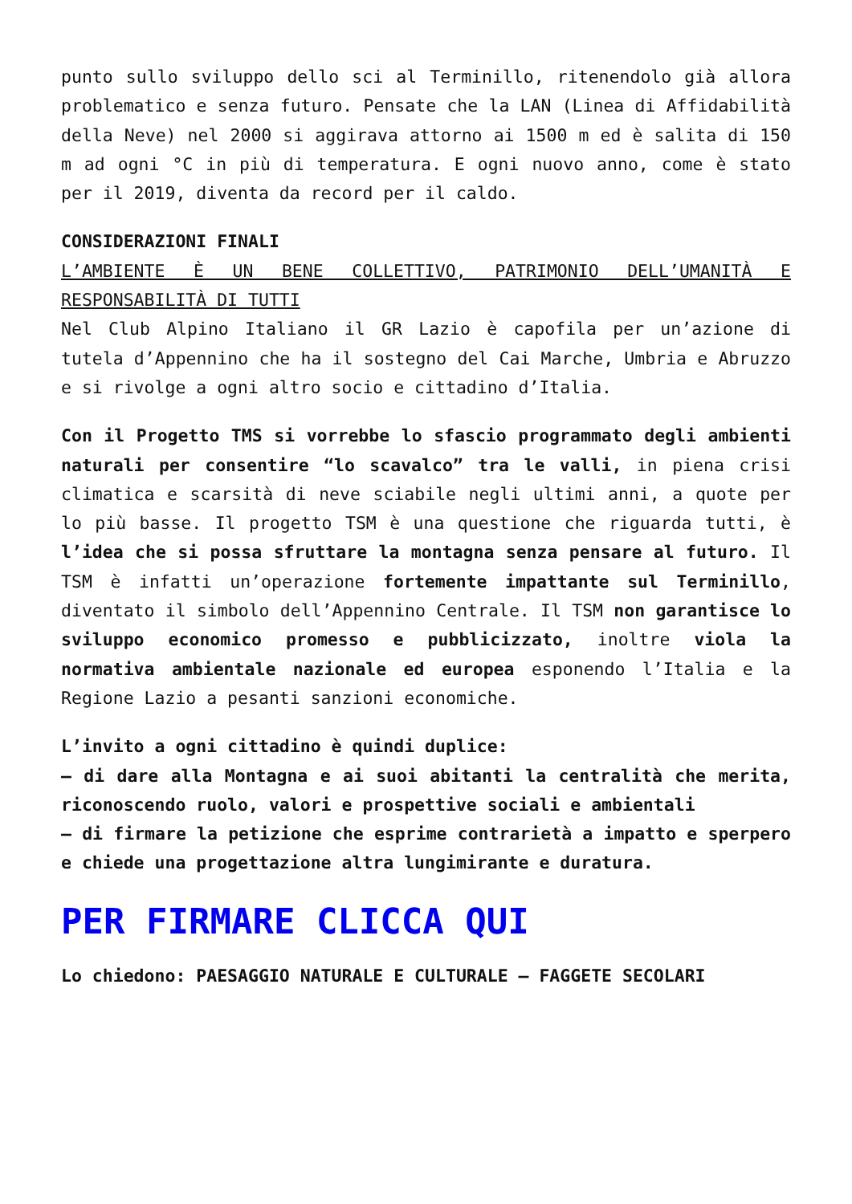punto sullo sviluppo dello sci al Terminillo, ritenendolo già allora problematico e senza futuro. Pensate che la LAN (Linea di Affidabilità della Neve) nel 2000 si aggirava attorno ai 1500 m ed è salita di 150 m ad ogni °C in più di temperatura. E ogni nuovo anno, come è stato per il 2019, diventa da record per il caldo.
CONSIDERAZIONI FINALI
L’AMBIENTE È UN BENE COLLETTIVO, PATRIMONIO DELL’UMANITÀ E RESPONSABILITÀ DI TUTTI
Nel Club Alpino Italiano il GR Lazio è capofila per un’azione di tutela d’Appennino che ha il sostegno del Cai Marche, Umbria e Abruzzo e si rivolge a ogni altro socio e cittadino d’Italia.
Con il Progetto TMS si vorrebbe lo sfascio programmato degli ambienti naturali per consentire “lo scavalco” tra le valli, in piena crisi climatica e scarsità di neve sciabile negli ultimi anni, a quote per lo più basse. Il progetto TSM è una questione che riguarda tutti, è l’idea che si possa sfruttare la montagna senza pensare al futuro. Il TSM è infatti un’operazione fortemente impattante sul Terminillo, diventato il simbolo dell’Appennino Centrale. Il TSM non garantisce lo sviluppo economico promesso e pubblicizzato, inoltre viola la normativa ambientale nazionale ed europea esponendo l’Italia e la Regione Lazio a pesanti sanzioni economiche.
L’invito a ogni cittadino è quindi duplice:
– di dare alla Montagna e ai suoi abitanti la centralità che merita, riconoscendo ruolo, valori e prospettive sociali e ambientali
– di firmare la petizione che esprime contrarietà a impatto e sperpero e chiede una progettazione altra lungimirante e duratura.
PER FIRMARE CLICCA QUI
Lo chiedono: PAESAGGIO NATURALE E CULTURALE – FAGGETE SECOLARI